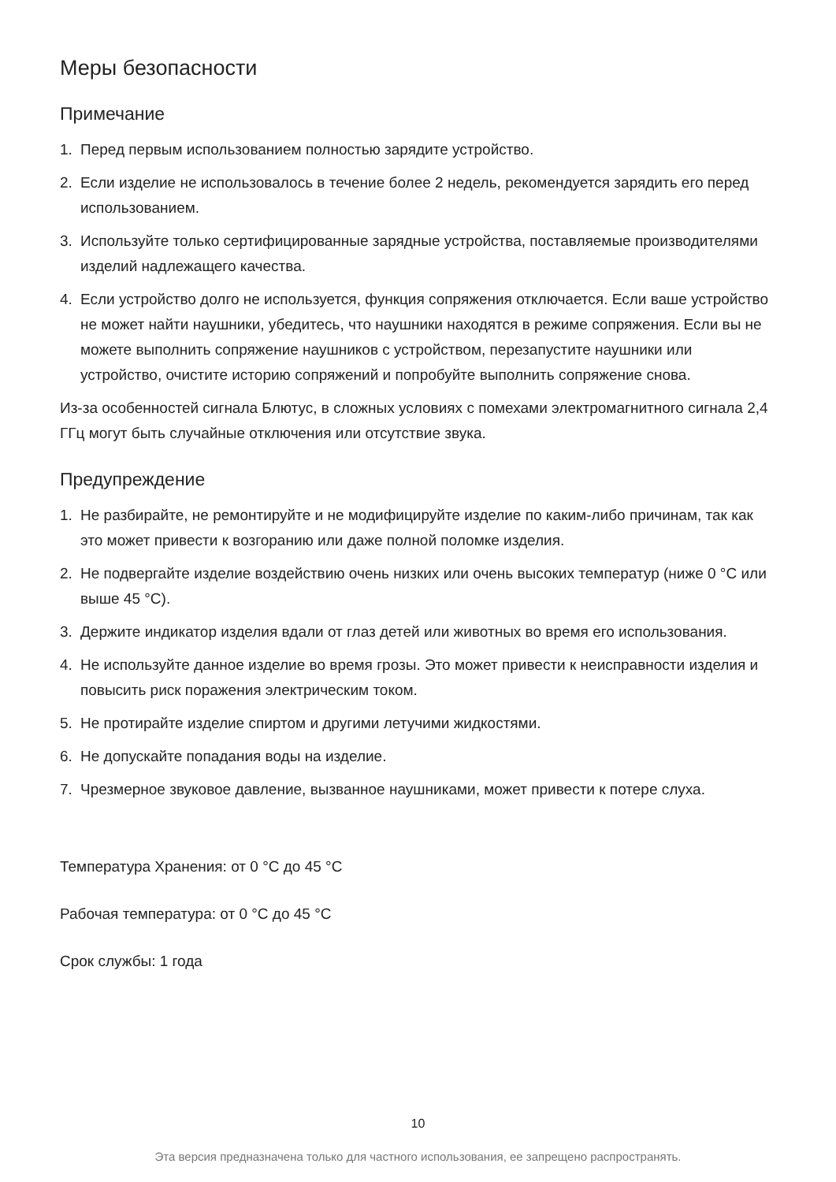Меры безопасности
Примечание
1. Перед первым использованием полностью зарядите устройство.
2. Если изделие не использовалось в течение более 2 недель, рекомендуется зарядить его перед использованием.
3. Используйте только сертифицированные зарядные устройства, поставляемые производителями изделий надлежащего качества.
4. Если устройство долго не используется, функция сопряжения отключается. Если ваше устройство не может найти наушники, убедитесь, что наушники находятся в режиме сопряжения. Если вы не можете выполнить сопряжение наушников с устройством, перезапустите наушники или устройство, очистите историю сопряжений и попробуйте выполнить сопряжение снова.
Из-за особенностей сигнала Блютус, в сложных условиях с помехами электромагнитного сигнала 2,4 ГГц могут быть случайные отключения или отсутствие звука.
Предупреждение
1. Не разбирайте, не ремонтируйте и не модифицируйте изделие по каким-либо причинам, так как это может привести к возгоранию или даже полной поломке изделия.
2. Не подвергайте изделие воздействию очень низких или очень высоких температур (ниже 0 °C или выше 45 °C).
3. Держите индикатор изделия вдали от глаз детей или животных во время его использования.
4. Не используйте данное изделие во время грозы. Это может привести к неисправности изделия и повысить риск поражения электрическим током.
5. Не протирайте изделие спиртом и другими летучими жидкостями.
6. Не допускайте попадания воды на изделие.
7. Чрезмерное звуковое давление, вызванное наушниками, может привести к потере слуха.
Температура Хранения: от 0 °C до 45 °C
Рабочая температура: от 0 °C до 45 °C
Срок службы: 1 года
10
Эта версия предназначена только для частного использования, ее запрещено распространять.